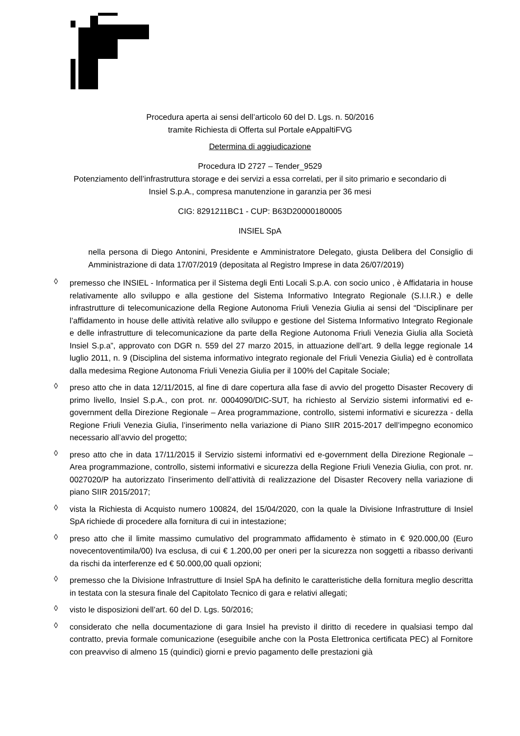Procedura aperta ai sensi dell’articolo 60 del D. Lgs. n. 50/2016
tramite Richiesta di Offerta sul Portale eAppaltiFVG
Determina di aggiudicazione
Procedura ID 2727 – Tender_9529
Potenziamento dell’infrastruttura storage e dei servizi a essa correlati, per il sito primario e secondario di
Insiel S.p.A., compresa manutenzione in garanzia per 36 mesi
CIG: 8291211BC1 - CUP: B63D20000180005
INSIEL SpA
nella persona di Diego Antonini, Presidente e Amministratore Delegato, giusta Delibera del Consiglio di Amministrazione di data 17/07/2019 (depositata al Registro Imprese in data 26/07/2019)
◊
premesso che INSIEL - Informatica per il Sistema degli Enti Locali S.p.A. con socio unico , è Affidataria in house relativamente allo sviluppo e alla gestione del Sistema Informativo Integrato Regionale (S.I.I.R.) e delle infrastrutture di telecomunicazione della Regione Autonoma Friuli Venezia Giulia ai sensi del “Disciplinare per l’affidamento in house delle attività relative allo sviluppo e gestione del Sistema Informativo Integrato Regionale e delle infrastrutture di telecomunicazione da parte della Regione Autonoma Friuli Venezia Giulia alla Società Insiel S.p.a”, approvato con DGR n. 559 del 27 marzo 2015, in attuazione dell’art. 9 della legge regionale 14 luglio 2011, n. 9 (Disciplina del sistema informativo integrato regionale del Friuli Venezia Giulia) ed è controllata dalla medesima Regione Autonoma Friuli Venezia Giulia per il 100% del Capitale Sociale;
◊
preso atto che in data 12/11/2015, al fine di dare copertura alla fase di avvio del progetto Disaster Recovery di primo livello, Insiel S.p.A., con prot. nr. 0004090/DIC-SUT, ha richiesto al Servizio sistemi informativi ed e-government della Direzione Regionale – Area programmazione, controllo, sistemi informativi e sicurezza - della Regione Friuli Venezia Giulia, l’inserimento nella variazione di Piano SIIR 2015-2017 dell’impegno economico necessario all’avvio del progetto;
◊
preso atto che in data 17/11/2015 il Servizio sistemi informativi ed e-government della Direzione Regionale – Area programmazione, controllo, sistemi informativi e sicurezza della Regione Friuli Venezia Giulia, con prot. nr. 0027020/P ha autorizzato l’inserimento dell’attività di realizzazione del Disaster Recovery nella variazione di piano SIIR 2015/2017;
◊
vista la Richiesta di Acquisto numero 100824, del 15/04/2020, con la quale la Divisione Infrastrutture di Insiel SpA richiede di procedere alla fornitura di cui in intestazione;
◊
preso atto che il limite massimo cumulativo del programmato affidamento è stimato in € 920.000,00 (Euro novecentoventimila/00) Iva esclusa, di cui € 1.200,00 per oneri per la sicurezza non soggetti a ribasso derivanti da rischi da interferenze ed € 50.000,00 quali opzioni;
◊
premesso che la Divisione Infrastrutture di Insiel SpA ha definito le caratteristiche della fornitura meglio descritta in testata con la stesura finale del Capitolato Tecnico di gara e relativi allegati;
◊
visto le disposizioni dell’art. 60 del D. Lgs. 50/2016;
◊
considerato che nella documentazione di gara Insiel ha previsto il diritto di recedere in qualsiasi tempo dal contratto, previa formale comunicazione (eseguibile anche con la Posta Elettronica certificata PEC) al Fornitore con preavviso di almeno 15 (quindici) giorni e previo pagamento delle prestazioni già